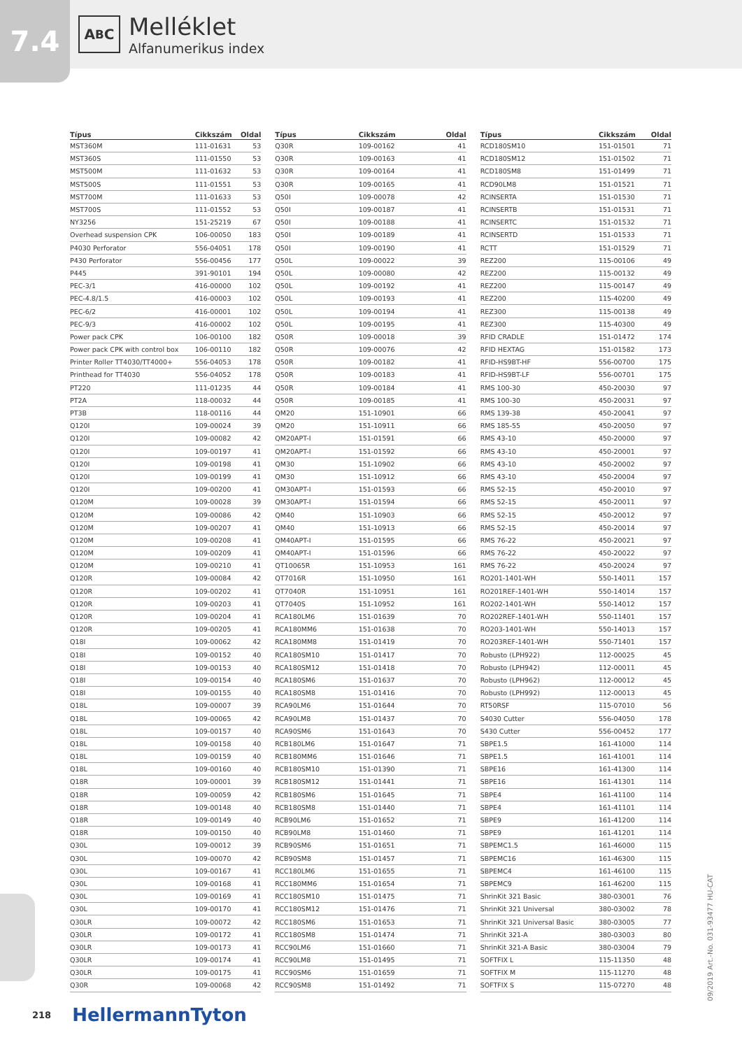7.4
A<sub>B</sub>C
Melléklet
Alfanumerikus index
| Típus | Cikkszám | Oldal |
| --- | --- | --- |
| MST360M | 111-01631 | 53 |
| MST360S | 111-01550 | 53 |
| MST500M | 111-01632 | 53 |
| MST500S | 111-01551 | 53 |
| MST700M | 111-01633 | 53 |
| MST700S | 111-01552 | 53 |
| NY3256 | 151-25219 | 67 |
| Overhead suspension CPK | 106-00050 | 183 |
| P4030 Perforator | 556-04051 | 178 |
| P430 Perforator | 556-00456 | 177 |
| P445 | 391-90101 | 194 |
| PEC-3/1 | 416-00000 | 102 |
| PEC-4.8/1.5 | 416-00003 | 102 |
| PEC-6/2 | 416-00001 | 102 |
| PEC-9/3 | 416-00002 | 102 |
| Power pack CPK | 106-00100 | 182 |
| Power pack CPK with control box | 106-00110 | 182 |
| Printer Roller TT4030/TT4000+ | 556-04053 | 178 |
| Printhead for TT4030 | 556-04052 | 178 |
| PT220 | 111-01235 | 44 |
| PT2A | 118-00032 | 44 |
| PT3B | 118-00116 | 44 |
| Q120I | 109-00024 | 39 |
| Q120I | 109-00082 | 42 |
| Q120I | 109-00197 | 41 |
| Q120I | 109-00198 | 41 |
| Q120I | 109-00199 | 41 |
| Q120I | 109-00200 | 41 |
| Q120M | 109-00028 | 39 |
| Q120M | 109-00086 | 42 |
| Q120M | 109-00207 | 41 |
| Q120M | 109-00208 | 41 |
| Q120M | 109-00209 | 41 |
| Q120M | 109-00210 | 41 |
| Q120R | 109-00084 | 42 |
| Q120R | 109-00202 | 41 |
| Q120R | 109-00203 | 41 |
| Q120R | 109-00204 | 41 |
| Q120R | 109-00205 | 41 |
| Q18I | 109-00062 | 42 |
| Q18I | 109-00152 | 40 |
| Q18I | 109-00153 | 40 |
| Q18I | 109-00154 | 40 |
| Q18I | 109-00155 | 40 |
| Q18L | 109-00007 | 39 |
| Q18L | 109-00065 | 42 |
| Q18L | 109-00157 | 40 |
| Q18L | 109-00158 | 40 |
| Q18L | 109-00159 | 40 |
| Q18L | 109-00160 | 40 |
| Q18R | 109-00001 | 39 |
| Q18R | 109-00059 | 42 |
| Q18R | 109-00148 | 40 |
| Q18R | 109-00149 | 40 |
| Q18R | 109-00150 | 40 |
| Q30L | 109-00012 | 39 |
| Q30L | 109-00070 | 42 |
| Q30L | 109-00167 | 41 |
| Q30L | 109-00168 | 41 |
| Q30L | 109-00169 | 41 |
| Q30L | 109-00170 | 41 |
| Q30LR | 109-00072 | 42 |
| Q30LR | 109-00172 | 41 |
| Q30LR | 109-00173 | 41 |
| Q30LR | 109-00174 | 41 |
| Q30LR | 109-00175 | 41 |
| Q30R | 109-00068 | 42 |
| Típus | Cikkszám | Oldal |
| --- | --- | --- |
| Q30R | 109-00162 | 41 |
| Q30R | 109-00163 | 41 |
| Q30R | 109-00164 | 41 |
| Q30R | 109-00165 | 41 |
| Q50I | 109-00078 | 42 |
| Q50I | 109-00187 | 41 |
| Q50I | 109-00188 | 41 |
| Q50I | 109-00189 | 41 |
| Q50I | 109-00190 | 41 |
| Q50L | 109-00022 | 39 |
| Q50L | 109-00080 | 42 |
| Q50L | 109-00192 | 41 |
| Q50L | 109-00193 | 41 |
| Q50L | 109-00194 | 41 |
| Q50L | 109-00195 | 41 |
| Q50R | 109-00018 | 39 |
| Q50R | 109-00076 | 42 |
| Q50R | 109-00182 | 41 |
| Q50R | 109-00183 | 41 |
| Q50R | 109-00184 | 41 |
| Q50R | 109-00185 | 41 |
| QM20 | 151-10901 | 66 |
| QM20 | 151-10911 | 66 |
| QM20APT-I | 151-01591 | 66 |
| QM20APT-I | 151-01592 | 66 |
| QM30 | 151-10902 | 66 |
| QM30 | 151-10912 | 66 |
| QM30APT-I | 151-01593 | 66 |
| QM30APT-I | 151-01594 | 66 |
| QM40 | 151-10903 | 66 |
| QM40 | 151-10913 | 66 |
| QM40APT-I | 151-01595 | 66 |
| QM40APT-I | 151-01596 | 66 |
| QT10065R | 151-10953 | 161 |
| QT7016R | 151-10950 | 161 |
| QT7040R | 151-10951 | 161 |
| QT7040S | 151-10952 | 161 |
| RCA180LM6 | 151-01639 | 70 |
| RCA180MM6 | 151-01638 | 70 |
| RCA180MM8 | 151-01419 | 70 |
| RCA180SM10 | 151-01417 | 70 |
| RCA180SM12 | 151-01418 | 70 |
| RCA180SM6 | 151-01637 | 70 |
| RCA180SM8 | 151-01416 | 70 |
| RCA90LM6 | 151-01644 | 70 |
| RCA90LM8 | 151-01437 | 70 |
| RCA90SM6 | 151-01643 | 70 |
| RCB180LM6 | 151-01647 | 71 |
| RCB180MM6 | 151-01646 | 71 |
| RCB180SM10 | 151-01390 | 71 |
| RCB180SM12 | 151-01441 | 71 |
| RCB180SM6 | 151-01645 | 71 |
| RCB180SM8 | 151-01440 | 71 |
| RCB90LM6 | 151-01652 | 71 |
| RCB90LM8 | 151-01460 | 71 |
| RCB90SM6 | 151-01651 | 71 |
| RCB90SM8 | 151-01457 | 71 |
| RCC180LM6 | 151-01655 | 71 |
| RCC180MM6 | 151-01654 | 71 |
| RCC180SM10 | 151-01475 | 71 |
| RCC180SM12 | 151-01476 | 71 |
| RCC180SM6 | 151-01653 | 71 |
| RCC180SM8 | 151-01474 | 71 |
| RCC90LM6 | 151-01660 | 71 |
| RCC90LM8 | 151-01495 | 71 |
| RCC90SM6 | 151-01659 | 71 |
| RCC90SM8 | 151-01492 | 71 |
| Típus | Cikkszám | Oldal |
| --- | --- | --- |
| RCD180SM10 | 151-01501 | 71 |
| RCD180SM12 | 151-01502 | 71 |
| RCD180SM8 | 151-01499 | 71 |
| RCD90LM8 | 151-01521 | 71 |
| RCINSERTA | 151-01530 | 71 |
| RCINSERTB | 151-01531 | 71 |
| RCINSERTC | 151-01532 | 71 |
| RCINSERTD | 151-01533 | 71 |
| RCTT | 151-01529 | 71 |
| REZ200 | 115-00106 | 49 |
| REZ200 | 115-00132 | 49 |
| REZ200 | 115-00147 | 49 |
| REZ200 | 115-40200 | 49 |
| REZ300 | 115-00138 | 49 |
| REZ300 | 115-40300 | 49 |
| RFID CRADLE | 151-01472 | 174 |
| RFID HEXTAG | 151-01582 | 173 |
| RFID-HS9BT-HF | 556-00700 | 175 |
| RFID-HS9BT-LF | 556-00701 | 175 |
| RMS 100-30 | 450-20030 | 97 |
| RMS 100-30 | 450-20031 | 97 |
| RMS 139-38 | 450-20041 | 97 |
| RMS 185-55 | 450-20050 | 97 |
| RMS 43-10 | 450-20000 | 97 |
| RMS 43-10 | 450-20001 | 97 |
| RMS 43-10 | 450-20002 | 97 |
| RMS 43-10 | 450-20004 | 97 |
| RMS 52-15 | 450-20010 | 97 |
| RMS 52-15 | 450-20011 | 97 |
| RMS 52-15 | 450-20012 | 97 |
| RMS 52-15 | 450-20014 | 97 |
| RMS 76-22 | 450-20021 | 97 |
| RMS 76-22 | 450-20022 | 97 |
| RMS 76-22 | 450-20024 | 97 |
| RO201-1401-WH | 550-14011 | 157 |
| RO201REF-1401-WH | 550-14014 | 157 |
| RO202-1401-WH | 550-14012 | 157 |
| RO202REF-1401-WH | 550-11401 | 157 |
| RO203-1401-WH | 550-14013 | 157 |
| RO203REF-1401-WH | 550-71401 | 157 |
| Robusto (LPH922) | 112-00025 | 45 |
| Robusto (LPH942) | 112-00011 | 45 |
| Robusto (LPH962) | 112-00012 | 45 |
| Robusto (LPH992) | 112-00013 | 45 |
| RT50RSF | 115-07010 | 56 |
| S4030 Cutter | 556-04050 | 178 |
| S430 Cutter | 556-00452 | 177 |
| SBPE1.5 | 161-41000 | 114 |
| SBPE1.5 | 161-41001 | 114 |
| SBPE16 | 161-41300 | 114 |
| SBPE16 | 161-41301 | 114 |
| SBPE4 | 161-41100 | 114 |
| SBPE4 | 161-41101 | 114 |
| SBPE9 | 161-41200 | 114 |
| SBPE9 | 161-41201 | 114 |
| SBPEMC1.5 | 161-46000 | 115 |
| SBPEMC16 | 161-46300 | 115 |
| SBPEMC4 | 161-46100 | 115 |
| SBPEMC9 | 161-46200 | 115 |
| ShrinKit 321 Basic | 380-03001 | 76 |
| ShrinKit 321 Universal | 380-03002 | 78 |
| ShrinKit 321 Universal Basic | 380-03005 | 77 |
| ShrinKit 321-A | 380-03003 | 80 |
| ShrinKit 321-A Basic | 380-03004 | 79 |
| SOFTFIX L | 115-11350 | 48 |
| SOFTFIX M | 115-11270 | 48 |
| SOFTFIX S | 115-07270 | 48 |
09/2019 Art.-No. 031-93477 HU-CAT
218 HellermannTyton